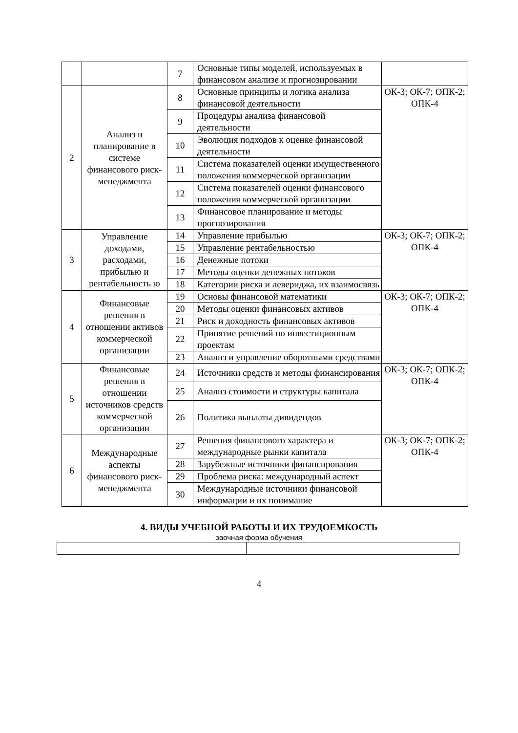| | | 7 | Основные типы моделей, используемых в финансовом анализе и прогнозировании | |
| 2 | Анализ и планирование в системе финансового риск-менеджмента | 8 | Основные принципы и логика анализа финансовой деятельности | ОК-3; ОК-7; ОПК-2; ОПК-4 |
| | | 9 | Процедуры анализа финансовой деятельности | |
| | | 10 | Эволюция подходов к оценке финансовой деятельности | |
| | | 11 | Система показателей оценки имущественного положения коммерческой организации | |
| | | 12 | Система показателей оценки финансового положения коммерческой организации | |
| | | 13 | Финансовое планирование и методы прогнозирования | |
| 3 | Управление доходами, расходами, прибылью и рентабельность ю | 14 | Управление прибылью | ОК-3; ОК-7; ОПК-2; ОПК-4 |
| | | 15 | Управление рентабельностью | |
| | | 16 | Денежные потоки | |
| | | 17 | Методы оценки денежных потоков | |
| | | 18 | Категории риска и левериджа, их взаимосвязь | |
| 4 | Финансовые решения в отношении активов коммерческой организации | 19 | Основы финансовой математики | ОК-3; ОК-7; ОПК-2; ОПК-4 |
| | | 20 | Методы оценки финансовых активов | |
| | | 21 | Риск и доходность финансовых активов | |
| | | 22 | Принятие решений по инвестиционным проектам | |
| | | 23 | Анализ и управление оборотными средствами | |
| 5 | Финансовые решения в отношении источников средств коммерческой организации | 24 | Источники средств и методы финансирования | ОК-3; ОК-7; ОПК-2; ОПК-4 |
| | | 25 | Анализ стоимости и структуры капитала | |
| | | 26 | Политика выплаты дивидендов | |
| 6 | Международные аспекты финансового риск-менеджмента | 27 | Решения финансового характера и международные рынки капитала | ОК-3; ОК-7; ОПК-2; ОПК-4 |
| | | 28 | Зарубежные источники финансирования | |
| | | 29 | Проблема риска: международный аспект | |
| | | 30 | Международные источники финансовой информации и их понимание | |
4. ВИДЫ УЧЕБНОЙ РАБОТЫ И ИХ ТРУДОЕМКОСТЬ
заочная форма обучения
4